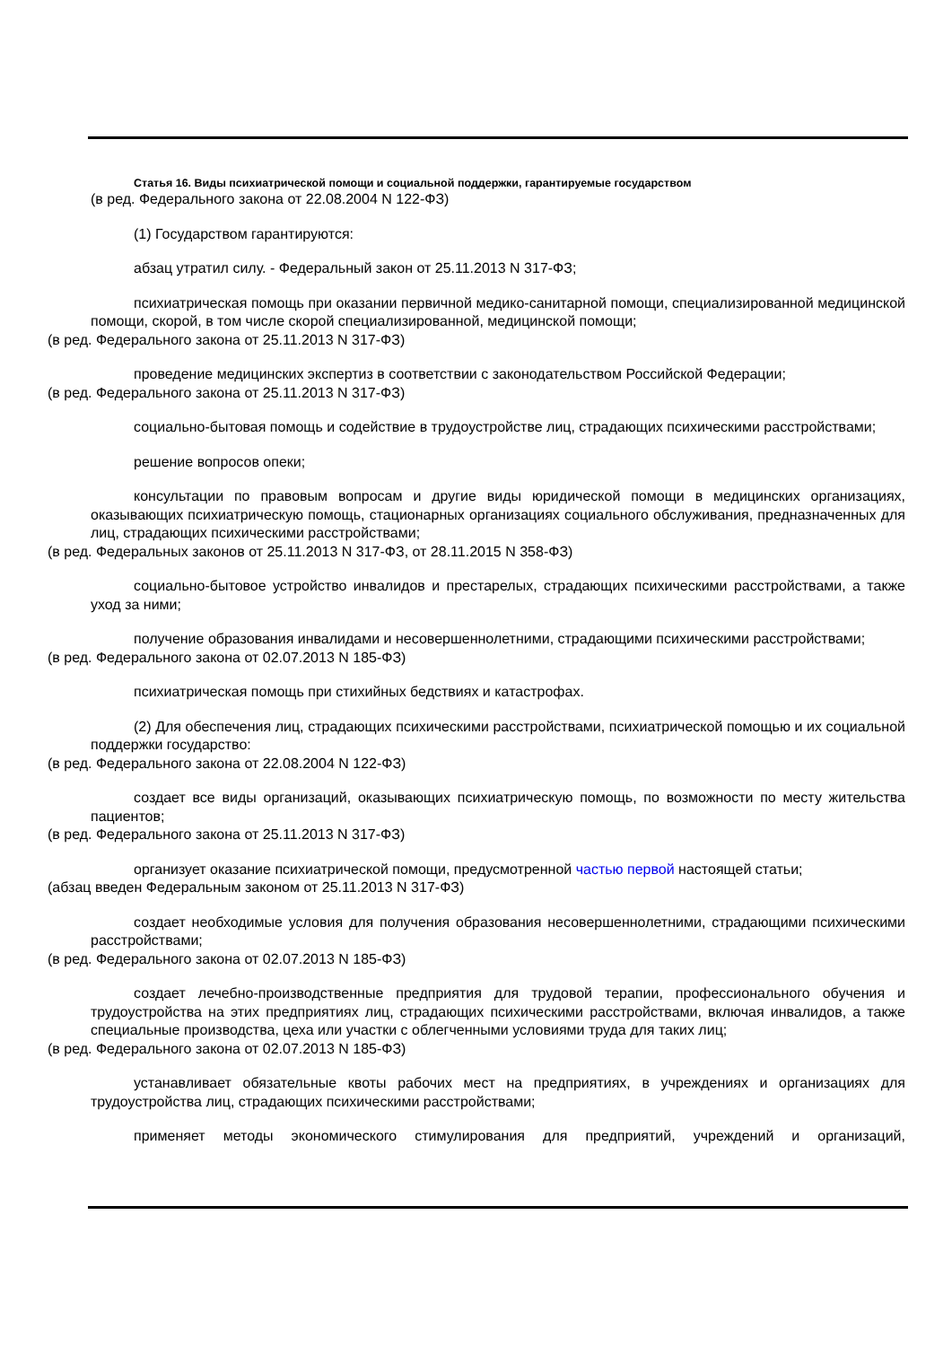Статья 16. Виды психиатрической помощи и социальной поддержки, гарантируемые государством
(в ред. Федерального закона от 22.08.2004 N 122-ФЗ)
(1) Государством гарантируются:
абзац утратил силу. - Федеральный закон от 25.11.2013 N 317-ФЗ;
психиатрическая помощь при оказании первичной медико-санитарной помощи, специализированной медицинской помощи, скорой, в том числе скорой специализированной, медицинской помощи;
(в ред. Федерального закона от 25.11.2013 N 317-ФЗ)
проведение медицинских экспертиз в соответствии с законодательством Российской Федерации;
(в ред. Федерального закона от 25.11.2013 N 317-ФЗ)
социально-бытовая помощь и содействие в трудоустройстве лиц, страдающих психическими расстройствами;
решение вопросов опеки;
консультации по правовым вопросам и другие виды юридической помощи в медицинских организациях, оказывающих психиатрическую помощь, стационарных организациях социального обслуживания, предназначенных для лиц, страдающих психическими расстройствами;
(в ред. Федеральных законов от 25.11.2013 N 317-ФЗ, от 28.11.2015 N 358-ФЗ)
социально-бытовое устройство инвалидов и престарелых, страдающих психическими расстройствами, а также уход за ними;
получение образования инвалидами и несовершеннолетними, страдающими психическими расстройствами;
(в ред. Федерального закона от 02.07.2013 N 185-ФЗ)
психиатрическая помощь при стихийных бедствиях и катастрофах.
(2) Для обеспечения лиц, страдающих психическими расстройствами, психиатрической помощью и их социальной поддержки государство:
(в ред. Федерального закона от 22.08.2004 N 122-ФЗ)
создает все виды организаций, оказывающих психиатрическую помощь, по возможности по месту жительства пациентов;
(в ред. Федерального закона от 25.11.2013 N 317-ФЗ)
организует оказание психиатрической помощи, предусмотренной частью первой настоящей статьи;
(абзац введен Федеральным законом от 25.11.2013 N 317-ФЗ)
создает необходимые условия для получения образования несовершеннолетними, страдающими психическими расстройствами;
(в ред. Федерального закона от 02.07.2013 N 185-ФЗ)
создает лечебно-производственные предприятия для трудовой терапии, профессионального обучения и трудоустройства на этих предприятиях лиц, страдающих психическими расстройствами, включая инвалидов, а также специальные производства, цеха или участки с облегченными условиями труда для таких лиц;
(в ред. Федерального закона от 02.07.2013 N 185-ФЗ)
устанавливает обязательные квоты рабочих мест на предприятиях, в учреждениях и организациях для трудоустройства лиц, страдающих психическими расстройствами;
применяет методы экономического стимулирования для предприятий, учреждений и организаций,